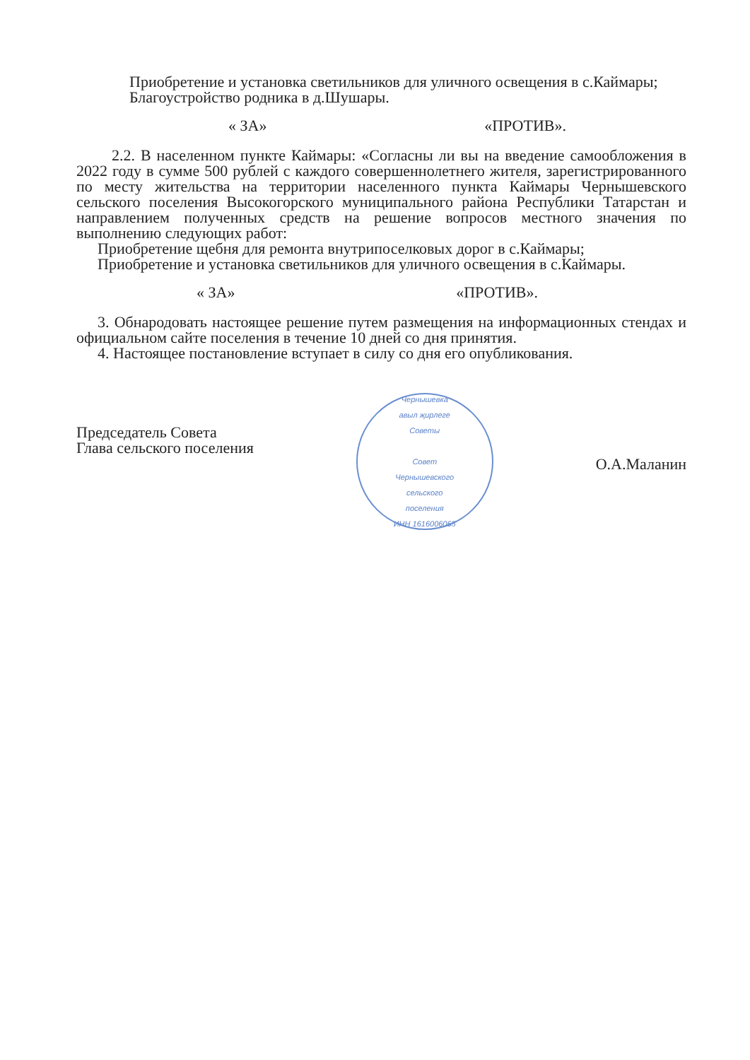Приобретение и установка светильников для уличного освещения в с.Каймары;
Благоустройство родника в д.Шушары.
« ЗА» «ПРОТИВ».
2.2. В населенном пункте Каймары: «Согласны ли вы на введение самообложения в 2022 году в сумме 500 рублей с каждого совершеннолетнего жителя, зарегистрированного по месту жительства на территории населенного пункта Каймары Чернышевского сельского поселения Высокогорского муниципального района Республики Татарстан и направлением полученных средств на решение вопросов местного значения по выполнению следующих работ:
Приобретение щебня для ремонта внутрипоселковых дорог в с.Каймары;
Приобретение и установка светильников для уличного освещения в с.Каймары.
« ЗА» «ПРОТИВ».
3. Обнародовать настоящее решение путем размещения на информационных стендах и официальном сайте поселения в течение 10 дней со дня принятия.
4. Настоящее постановление вступает в силу со дня его опубликования.
Председатель Совета
Глава сельского поселения
Чернышевка
авыл җирлеге
Советы
Совет
Чернышевского
сельского
поселения
ИНН 1616006065
О.А.Маланин